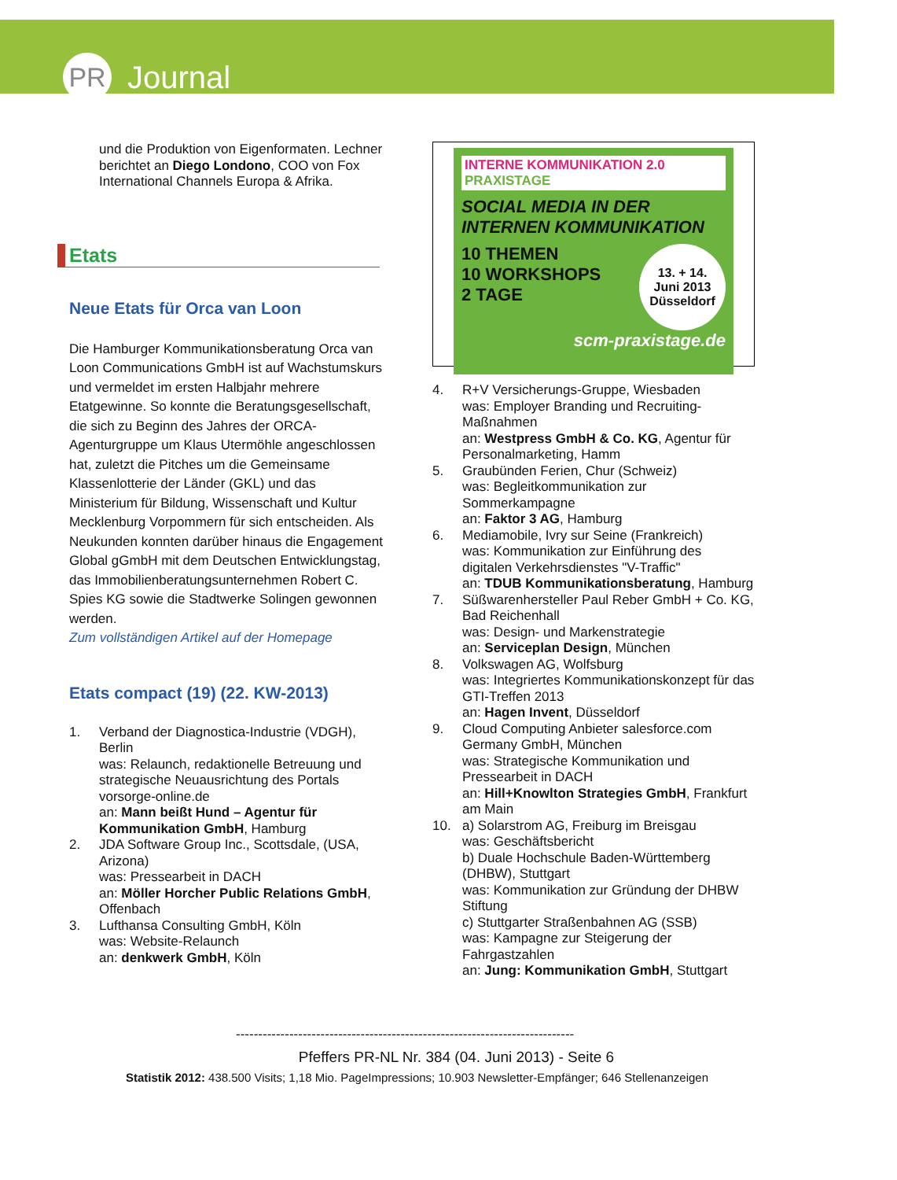PR
Journal
und die Produktion von Eigenformaten. Lechner berichtet an Diego Londono, COO von Fox International Channels Europa & Afrika.
Etats
Neue Etats für Orca van Loon
Die Hamburger Kommunikationsberatung Orca van Loon Communications GmbH ist auf Wachstumskurs und vermeldet im ersten Halbjahr mehrere Etatgewinne. So konnte die Beratungsgesellschaft, die sich zu Beginn des Jahres der ORCA-Agenturgruppe um Klaus Utermöhle angeschlossen hat, zuletzt die Pitches um die Gemeinsame Klassenlotterie der Länder (GKL) und das Ministerium für Bildung, Wissenschaft und Kultur Mecklenburg Vorpommern für sich entscheiden. Als Neukunden konnten darüber hinaus die Engagement Global gGmbH mit dem Deutschen Entwicklungstag, das Immobilienberatungsunternehmen Robert C. Spies KG sowie die Stadtwerke Solingen gewonnen werden.
Zum vollständigen Artikel auf der Homepage
Etats compact (19) (22. KW-2013)
1. Verband der Diagnostica-Industrie (VDGH), Berlin
was: Relaunch, redaktionelle Betreuung und strategische Neuausrichtung des Portals vorsorge-online.de
an: Mann beißt Hund – Agentur für Kommunikation GmbH, Hamburg
2. JDA Software Group Inc., Scottsdale, (USA, Arizona)
was: Pressearbeit in DACH
an: Möller Horcher Public Relations GmbH, Offenbach
3. Lufthansa Consulting GmbH, Köln
was: Website-Relaunch
an: denkwerk GmbH, Köln
INTERNE KOMMUNIKATION 2.0 PRAXISTAGE
SOCIAL MEDIA IN DER INTERNEN KOMMUNIKATION
10 THEMEN
10 WORKSHOPS
2 TAGE
13. + 14.
Juni 2013
Düsseldorf
scm-praxistage.de
4. R+V Versicherungs-Gruppe, Wiesbaden
was: Employer Branding und Recruiting-Maßnahmen
an: Westpress GmbH & Co. KG, Agentur für Personalmarketing, Hamm
5. Graubünden Ferien, Chur (Schweiz)
was: Begleitkommunikation zur Sommerkampagne
an: Faktor 3 AG, Hamburg
6. Mediamobile, Ivry sur Seine (Frankreich)
was: Kommunikation zur Einführung des digitalen Verkehrsdienstes "V-Traffic"
an: TDUB Kommunikationsberatung, Hamburg
7. Süßwarenhersteller Paul Reber GmbH + Co. KG, Bad Reichenhall
was: Design- und Markenstrategie
an: Serviceplan Design, München
8. Volkswagen AG, Wolfsburg
was: Integriertes Kommunikationskonzept für das GTI-Treffen 2013
an: Hagen Invent, Düsseldorf
9. Cloud Computing Anbieter salesforce.com Germany GmbH, München
was: Strategische Kommunikation und Pressearbeit in DACH
an: Hill+Knowlton Strategies GmbH, Frankfurt am Main
10. a) Solarstrom AG, Freiburg im Breisgau
was: Geschäftsbericht
b) Duale Hochschule Baden-Württemberg (DHBW), Stuttgart
was: Kommunikation zur Gründung der DHBW Stiftung
c) Stuttgarter Straßenbahnen AG (SSB)
was: Kampagne zur Steigerung der Fahrgastzahlen
an: Jung: Kommunikation GmbH, Stuttgart
-----------------------------------------------------------------------------
Pfeffers PR-NL Nr. 384 (04. Juni 2013) - Seite 6
Statistik 2012: 438.500 Visits; 1,18 Mio. PageImpressions; 10.903 Newsletter-Empfänger; 646 Stellenanzeigen